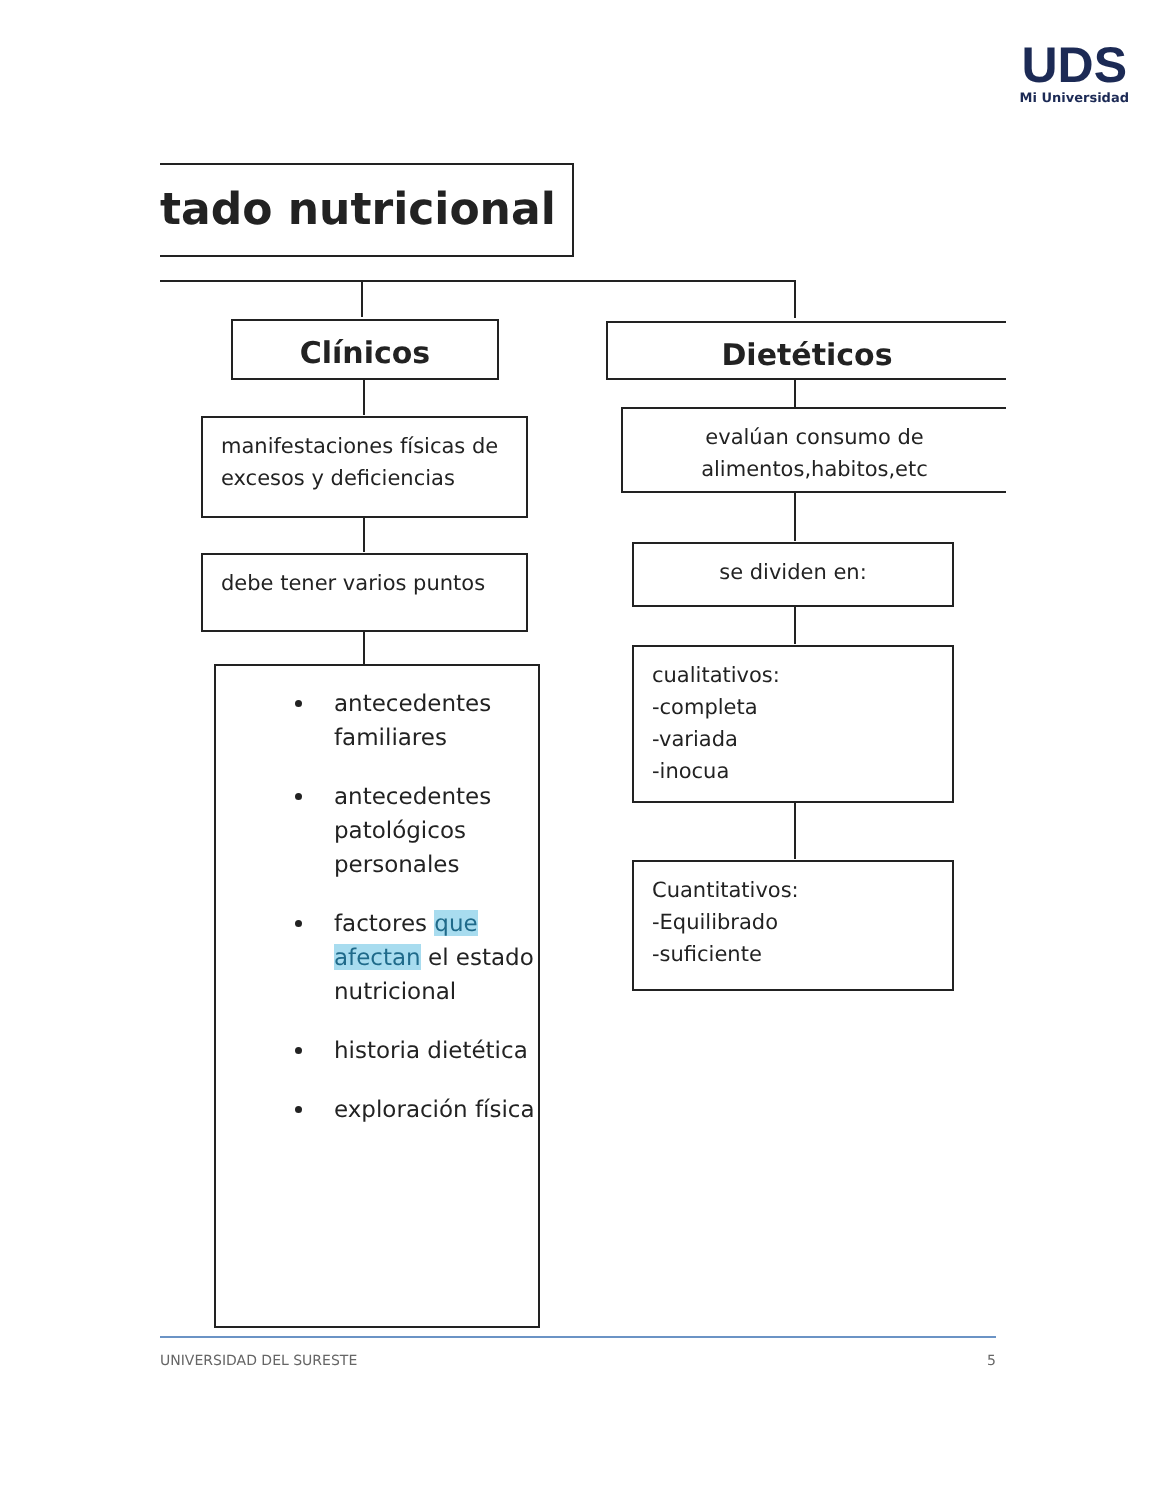UDS
Mi Universidad
tado nutricional
Clínicos Dietéticos
manifestaciones físicas de excesos y deficiencias
evalúan consumo de alimentos,habitos,etc
debe tener varios puntos se dividen en:
antecedentes familiares
antecedentes patológicos personales
factores que afectan el estado nutricional
historia dietética
exploración física
cualitativos:
-completa
-variada
-inocua
Cuantitativos:
-Equilibrado
-suficiente
UNIVERSIDAD DEL SURESTE 5